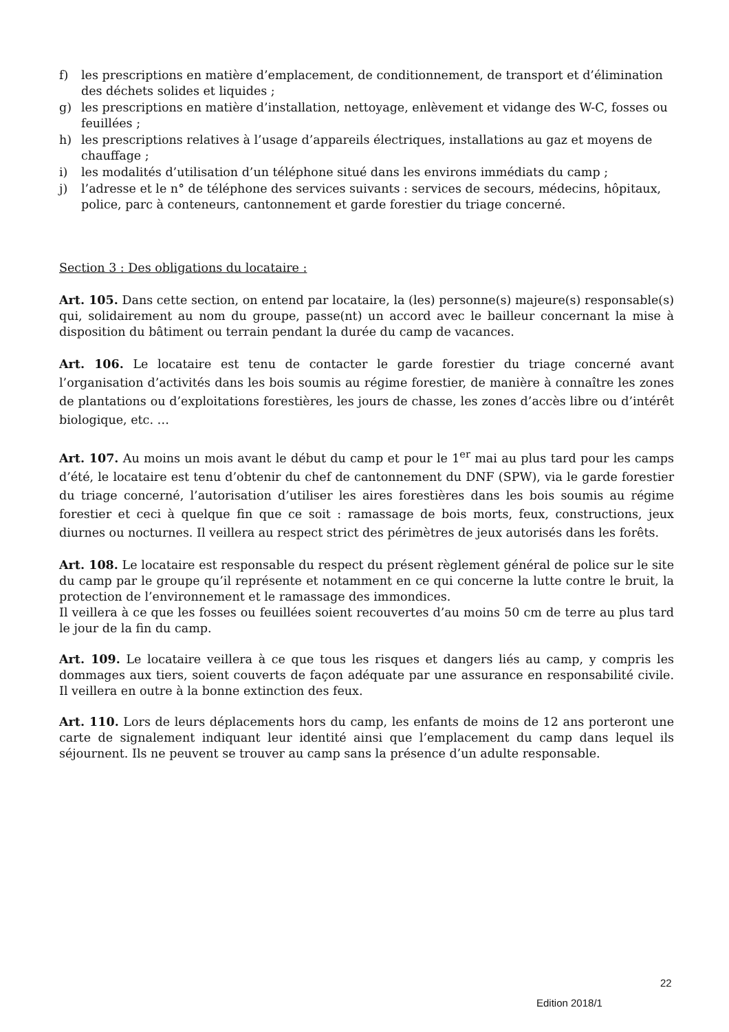f) les prescriptions en matière d’emplacement, de conditionnement, de transport et d’élimination des déchets solides et liquides ;
g) les prescriptions en matière d’installation, nettoyage, enlèvement et vidange des W-C, fosses ou feuillées ;
h) les prescriptions relatives à l’usage d’appareils électriques, installations au gaz et moyens de chauffage ;
i) les modalités d’utilisation d’un téléphone situé dans les environs immédiats du camp ;
j) l’adresse et le n° de téléphone des services suivants : services de secours, médecins, hôpitaux, police, parc à conteneurs, cantonnement et garde forestier du triage concerné.
Section 3 : Des obligations du locataire :
Art. 105. Dans cette section, on entend par locataire, la (les) personne(s) majeure(s) responsable(s) qui, solidairement au nom du groupe, passe(nt) un accord avec le bailleur concernant la mise à disposition du bâtiment ou terrain pendant la durée du camp de vacances.
Art. 106. Le locataire est tenu de contacter le garde forestier du triage concerné avant l’organisation d’activités dans les bois soumis au régime forestier, de manière à connaître les zones de plantations ou d’exploitations forestières, les jours de chasse, les zones d’accès libre ou d’intérêt biologique, etc. …
Art. 107. Au moins un mois avant le début du camp et pour le 1<sup>er</sup> mai au plus tard pour les camps d’été, le locataire est tenu d’obtenir du chef de cantonnement du DNF (SPW), via le garde forestier du triage concerné, l’autorisation d’utiliser les aires forestières dans les bois soumis au régime forestier et ceci à quelque fin que ce soit : ramassage de bois morts, feux, constructions, jeux diurnes ou nocturnes. Il veillera au respect strict des périmètres de jeux autorisés dans les forêts.
Art. 108. Le locataire est responsable du respect du présent règlement général de police sur le site du camp par le groupe qu’il représente et notamment en ce qui concerne la lutte contre le bruit, la protection de l’environnement et le ramassage des immondices.
Il veillera à ce que les fosses ou feuillées soient recouvertes d’au moins 50 cm de terre au plus tard le jour de la fin du camp.
Art. 109. Le locataire veillera à ce que tous les risques et dangers liés au camp, y compris les dommages aux tiers, soient couverts de façon adéquate par une assurance en responsabilité civile. Il veillera en outre à la bonne extinction des feux.
Art. 110. Lors de leurs déplacements hors du camp, les enfants de moins de 12 ans porteront une carte de signalement indiquant leur identité ainsi que l’emplacement du camp dans lequel ils séjournent. Ils ne peuvent se trouver au camp sans la présence d’un adulte responsable.
22
Edition 2018/1